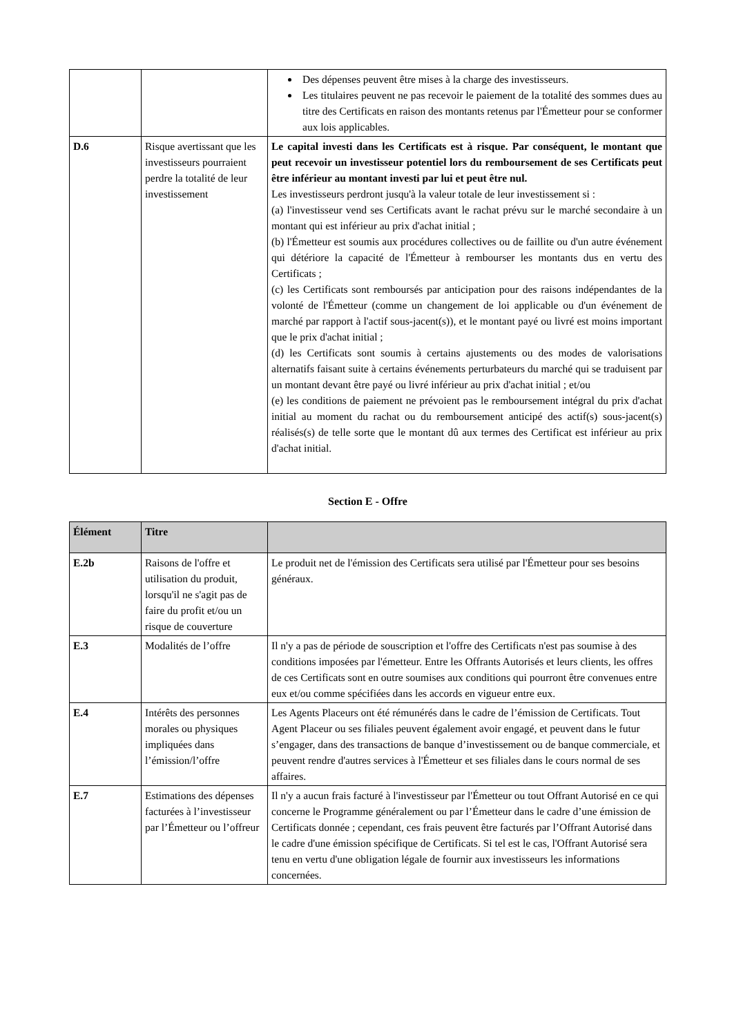| | | Des dépenses peuvent être mises à la charge des investisseurs. Les titulaires peuvent ne pas recevoir le paiement de la totalité des sommes dues au titre des Certificats en raison des montants retenus par l'Émetteur pour se conformer aux lois applicables. |
| D.6 | Risque avertissant que les investisseurs pourraient perdre la totalité de leur investissement | Le capital investi dans les Certificats est à risque. Par conséquent, le montant que peut recevoir un investisseur potentiel lors du remboursement de ses Certificats peut être inférieur au montant investi par lui et peut être nul. Les investisseurs perdront jusqu'à la valeur totale de leur investissement si : (a) l'investisseur vend ses Certificats avant le rachat prévu sur le marché secondaire à un montant qui est inférieur au prix d'achat initial ; (b) l'Émetteur est soumis aux procédures collectives ou de faillite ou d'un autre événement qui détériore la capacité de l'Émetteur à rembourser les montants dus en vertu des Certificats ; (c) les Certificats sont remboursés par anticipation pour des raisons indépendantes de la volonté de l'Émetteur (comme un changement de loi applicable ou d'un événement de marché par rapport à l'actif sous-jacent(s)), et le montant payé ou livré est moins important que le prix d'achat initial ; (d) les Certificats sont soumis à certains ajustements ou des modes de valorisations alternatifs faisant suite à certains événements perturbateurs du marché qui se traduisent par un montant devant être payé ou livré inférieur au prix d'achat initial ; et/ou (e) les conditions de paiement ne prévoient pas le remboursement intégral du prix d'achat initial au moment du rachat ou du remboursement anticipé des actif(s) sous-jacent(s) réalisés(s) de telle sorte que le montant dû aux termes des Certificat est inférieur au prix d'achat initial. |
Section E - Offre
| Élément | Titre | |
| --- | --- | --- |
| E.2b | Raisons de l'offre et utilisation du produit, lorsqu'il ne s'agit pas de faire du profit et/ou un risque de couverture | Le produit net de l'émission des Certificats sera utilisé par l'Émetteur pour ses besoins généraux. |
| E.3 | Modalités de l’offre | Il n'y a pas de période de souscription et l'offre des Certificats n'est pas soumise à des conditions imposées par l'émetteur. Entre les Offrants Autorisés et leurs clients, les offres de ces Certificats sont en outre soumises aux conditions qui pourront être convenues entre eux et/ou comme spécifiées dans les accords en vigueur entre eux. |
| E.4 | Intérêts des personnes morales ou physiques impliquées dans l’émission/l’offre | Les Agents Placeurs ont été rémunérés dans le cadre de l’émission de Certificats. Tout Agent Placeur ou ses filiales peuvent également avoir engagé, et peuvent dans le futur s’engager, dans des transactions de banque d’investissement ou de banque commerciale, et peuvent rendre d'autres services à l'Émetteur et ses filiales dans le cours normal de ses affaires. |
| E.7 | Estimations des dépenses facturées à l’investisseur par l’Émetteur ou l’offreur | Il n'y a aucun frais facturé à l'investisseur par l'Émetteur ou tout Offrant Autorisé en ce qui concerne le Programme généralement ou par l’Émetteur dans le cadre d’une émission de Certificats donnée ; cependant, ces frais peuvent être facturés par l’Offrant Autorisé dans le cadre d'une émission spécifique de Certificats. Si tel est le cas, l'Offrant Autorisé sera tenu en vertu d'une obligation légale de fournir aux investisseurs les informations concernées. |